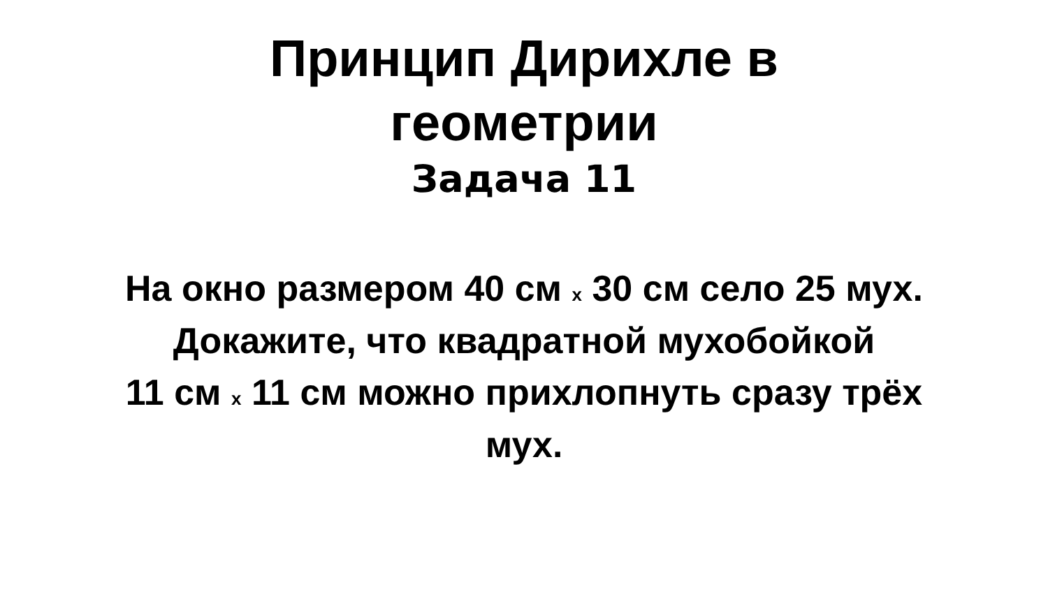Принцип Дирихле в
геометрии
Задача 11
На окно размером 40 см x 30 см село 25 мух. Докажите, что квадратной мухобойкой
11 см x 11 см можно прихлопнуть сразу трёх мух.